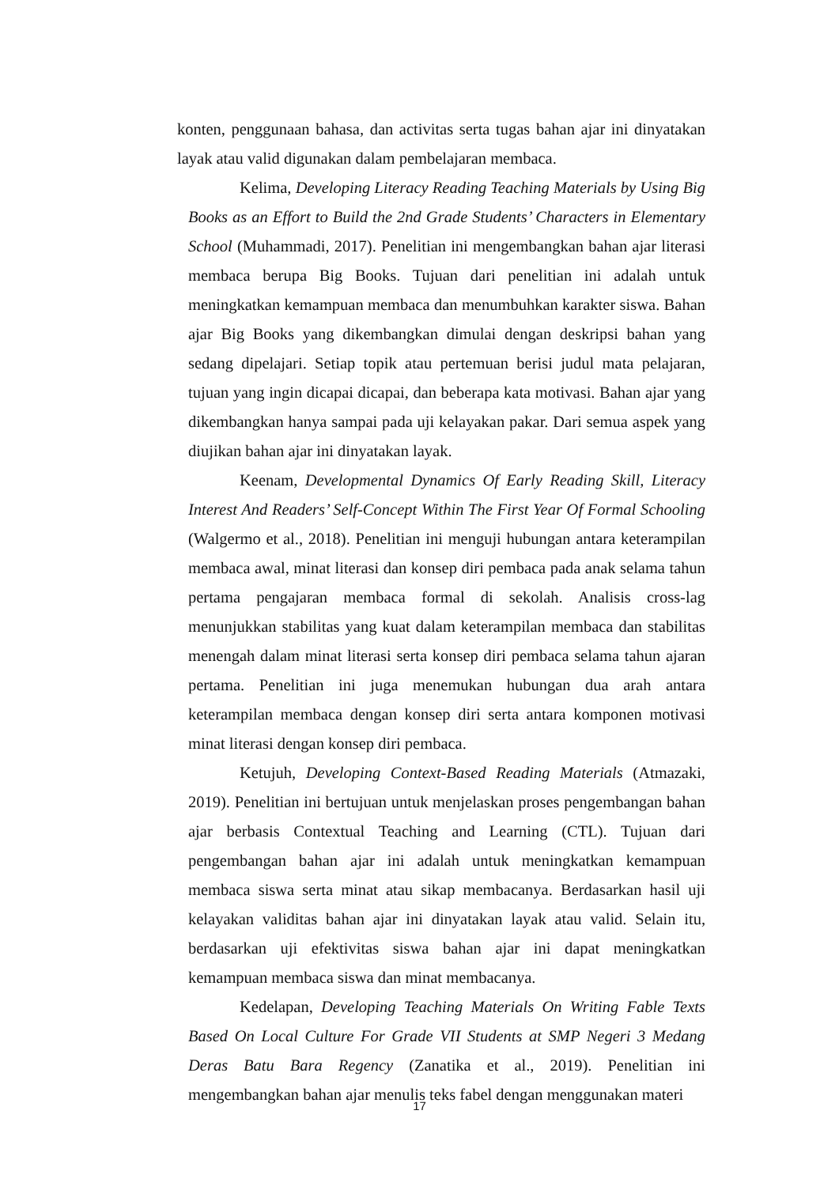konten, penggunaan bahasa, dan activitas serta tugas bahan ajar ini dinyatakan layak atau valid digunakan dalam pembelajaran membaca.
Kelima, Developing Literacy Reading Teaching Materials by Using Big Books as an Effort to Build the 2nd Grade Students’ Characters in Elementary School (Muhammadi, 2017). Penelitian ini mengembangkan bahan ajar literasi membaca berupa Big Books. Tujuan dari penelitian ini adalah untuk meningkatkan kemampuan membaca dan menumbuhkan karakter siswa. Bahan ajar Big Books yang dikembangkan dimulai dengan deskripsi bahan yang sedang dipelajari. Setiap topik atau pertemuan berisi judul mata pelajaran, tujuan yang ingin dicapai dicapai, dan beberapa kata motivasi. Bahan ajar yang dikembangkan hanya sampai pada uji kelayakan pakar. Dari semua aspek yang diujikan bahan ajar ini dinyatakan layak.
Keenam, Developmental Dynamics Of Early Reading Skill, Literacy Interest And Readers’ Self-Concept Within The First Year Of Formal Schooling (Walgermo et al., 2018). Penelitian ini menguji hubungan antara keterampilan membaca awal, minat literasi dan konsep diri pembaca pada anak selama tahun pertama pengajaran membaca formal di sekolah. Analisis cross-lag menunjukkan stabilitas yang kuat dalam keterampilan membaca dan stabilitas menengah dalam minat literasi serta konsep diri pembaca selama tahun ajaran pertama. Penelitian ini juga menemukan hubungan dua arah antara keterampilan membaca dengan konsep diri serta antara komponen motivasi minat literasi dengan konsep diri pembaca.
Ketujuh, Developing Context-Based Reading Materials (Atmazaki, 2019). Penelitian ini bertujuan untuk menjelaskan proses pengembangan bahan ajar berbasis Contextual Teaching and Learning (CTL). Tujuan dari pengembangan bahan ajar ini adalah untuk meningkatkan kemampuan membaca siswa serta minat atau sikap membacanya. Berdasarkan hasil uji kelayakan validitas bahan ajar ini dinyatakan layak atau valid. Selain itu, berdasarkan uji efektivitas siswa bahan ajar ini dapat meningkatkan kemampuan membaca siswa dan minat membacanya.
Kedelapan, Developing Teaching Materials On Writing Fable Texts Based On Local Culture For Grade VII Students at SMP Negeri 3 Medang Deras Batu Bara Regency (Zanatika et al., 2019). Penelitian ini mengembangkan bahan ajar menulis teks fabel dengan menggunakan materi
17